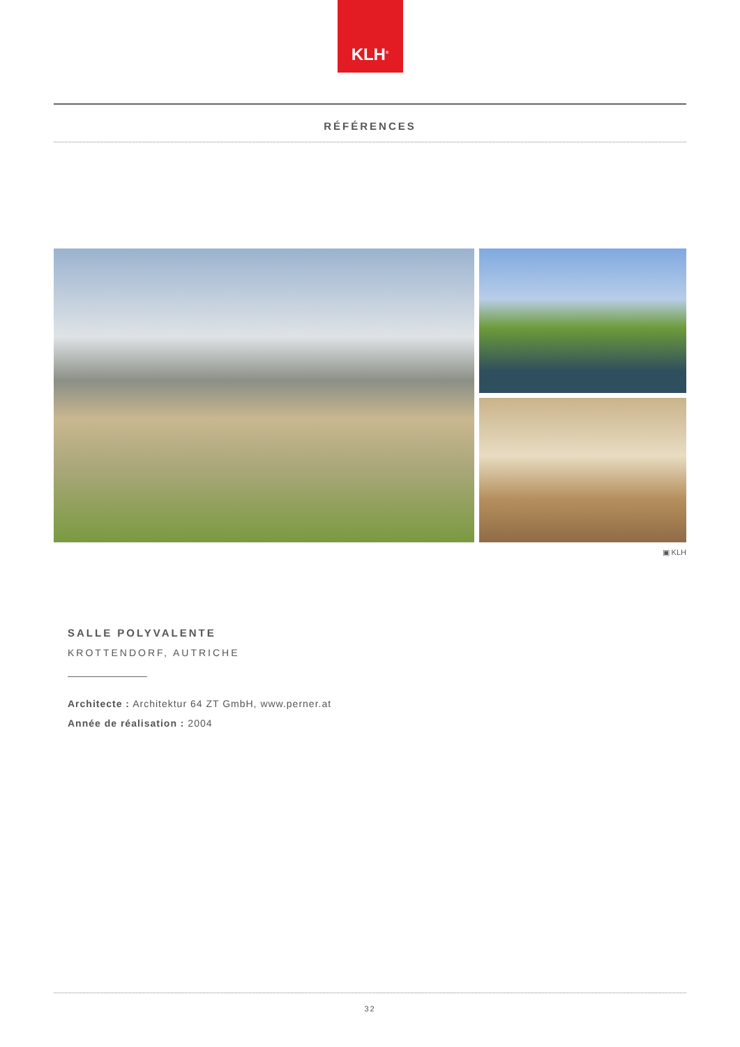KLH<sup>®</sup>
RÉFÉRENCES
▣ KLH
SALLE POLYVALENTE
KROTTENDORF, AUTRICHE
Architecte : Architektur 64 ZT GmbH, www.perner.at
Année de réalisation : 2004
32